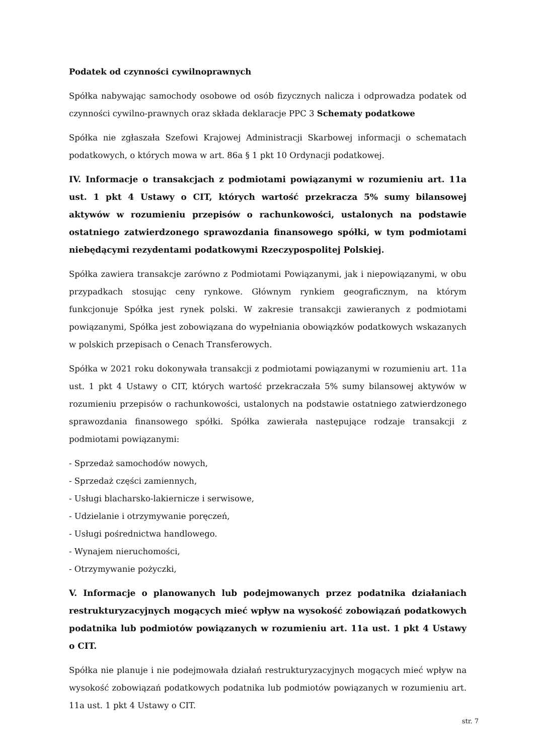Podatek od czynności cywilnoprawnych
Spółka nabywając samochody osobowe od osób fizycznych nalicza i odprowadza podatek od czynności cywilno-prawnych oraz składa deklaracje PPC 3 Schematy podatkowe
Spółka nie zgłaszała Szefowi Krajowej Administracji Skarbowej informacji o schematach podatkowych, o których mowa w art. 86a § 1 pkt 10 Ordynacji podatkowej.
IV. Informacje o transakcjach z podmiotami powiązanymi w rozumieniu art. 11a ust. 1 pkt 4 Ustawy o CIT, których wartość przekracza 5% sumy bilansowej aktywów w rozumieniu przepisów o rachunkowości, ustalonych na podstawie ostatniego zatwierdzonego sprawozdania finansowego spółki, w tym podmiotami niebędącymi rezydentami podatkowymi Rzeczypospolitej Polskiej.
Spółka zawiera transakcje zarówno z Podmiotami Powiązanymi, jak i niepowiązanymi, w obu przypadkach stosując ceny rynkowe. Głównym rynkiem geograficznym, na którym funkcjonuje Spółka jest rynek polski. W zakresie transakcji zawieranych z podmiotami powiązanymi, Spółka jest zobowiązana do wypełniania obowiązków podatkowych wskazanych w polskich przepisach o Cenach Transferowych.
Spółka w 2021 roku dokonywała transakcji z podmiotami powiązanymi w rozumieniu art. 11a ust. 1 pkt 4 Ustawy o CIT, których wartość przekraczała 5% sumy bilansowej aktywów w rozumieniu przepisów o rachunkowości, ustalonych na podstawie ostatniego zatwierdzonego sprawozdania finansowego spółki. Spółka zawierała następujące rodzaje transakcji z podmiotami powiązanymi:
- Sprzedaż samochodów nowych,
- Sprzedaż części zamiennych,
- Usługi blacharsko-lakiernicze i serwisowe,
- Udzielanie i otrzymywanie poręczeń,
- Usługi pośrednictwa handlowego.
- Wynajem nieruchomości,
- Otrzymywanie pożyczki,
V. Informacje o planowanych lub podejmowanych przez podatnika działaniach restrukturyzacyjnych mogących mieć wpływ na wysokość zobowiązań podatkowych podatnika lub podmiotów powiązanych w rozumieniu art. 11a ust. 1 pkt 4 Ustawy o CIT.
Spółka nie planuje i nie podejmowała działań restrukturyzacyjnych mogących mieć wpływ na wysokość zobowiązań podatkowych podatnika lub podmiotów powiązanych w rozumieniu art. 11a ust. 1 pkt 4 Ustawy o CIT.
str. 7